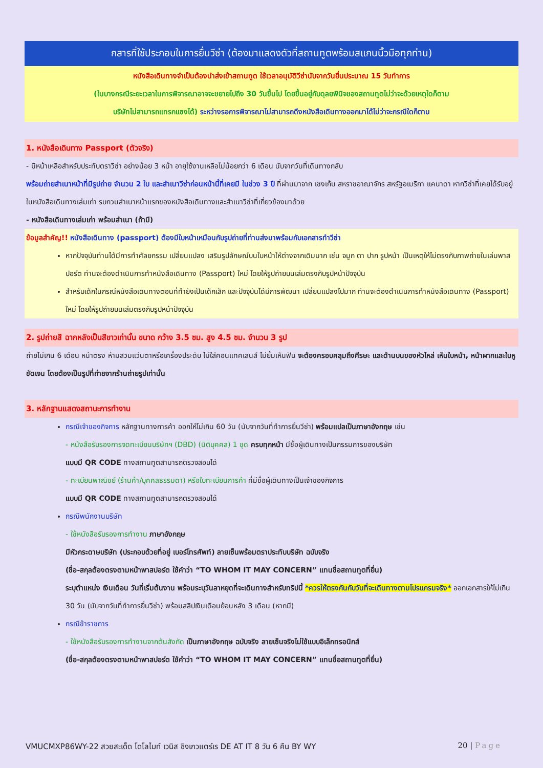กสารที่ใช้ประกอบในการยื่นวีซ่า (ต้องมาแสดงตัวที่สถานทูตพร้อมสแกนนิ้วมือทุกท่าน)
หนังสือเดินทางจำเป็นต้องนำส่งเข้าสถานทูต ใช้เวลาอนุมัติวีซ่านับจากวันยื่นประมาณ 15 วันทำการ
(ในบางกรณีระยะเวลาในการพิจารณาอาจจะขยายไปถึง 30 วันขึ้นไป โดยขึ้นอยู่กับดุลยพินิจของสถานทูตไม่ว่าจะด้วยเหตุใดก็ตาม
บริษัทไม่สามารถแทรกแซงได้) ระหว่างรอการพิจารณาไม่สามารถดึงหนังสือเดินทางออกมาได้ไม่ว่าจะกรณีใดก็ตาม
1. หนังสือเดินทาง Passport (ตัวจริง)
- มีหน้าเหลือสำหรับประทับตราวีซ่า อย่างน้อย 3 หน้า อายุใช้งานเหลือไม่น้อยกว่า 6 เดือน นับจากวันที่เดินทางกลับ
พร้อมถ่ายสำเนาหน้าที่มีรูปถ่าย จำนวน 2 ใบ และสำเนาวีซ่าก่อนหน้านี้ที่เคยมี ในช่วง 3 ปี ที่ผ่านมาจาก เชงเก้น สหราชอาณาจักร สหรัฐอเมริกา แคนาดา หากวีซ่าที่เคยได้รับอยู่ในหนังสือเดินทางเล่มเก่า รบกวนสำเนาหน้าแรกของหนังสือเดินทางและสำเนาวีซ่าที่เกี่ยวข้องมาด้วย
- หนังสือเดินทางเล่มเก่า พร้อมสำเนา (ถ้ามี)
ข้อมูลสำคัญ!! หนังสือเดินทาง (passport) ต้องมีใบหน้าเหมือนกับรูปถ่ายที่ท่านส่งมาพร้อมกับเอกสารทำวีซ่า
หากปัจจุบันท่านได้มีการทำศัลยกรรม เปลี่ยนแปลง เสริมรูปลักษณ์บนใบหน้าให้ต่างจากเดิมมาก เช่น จมูก ตา ปาก รูปหน้า เป็นเหตุให้ไม่ตรงกับภาพถ่ายในเล่มพาสปอร์ต ท่านจะต้องดำเนินการทำหนังสือเดินทาง (Passport) ใหม่ โดยให้รูปถ่ายบนเล่มตรงกับรูปหน้าปัจจุบัน
สำหรับเด็กในกรณีหนังสือเดินทางตอนที่ทำยังเป็นเด็กเล็ก และปัจจุบันได้มีการพัฒนา เปลี่ยนแปลงไปมาก ท่านจะต้องดำเนินการทำหนังสือเดินทาง (Passport) ใหม่ โดยให้รูปถ่ายบนเล่มตรงกับรูปหน้าปัจจุบัน
2. รูปถ่ายสี ฉากหลังเป็นสีขาวเท่านั้น ขนาด กว้าง 3.5 ซม. สูง 4.5 ซม. จำนวน 3 รูป
ถ่ายไม่เกิน 6 เดือน หน้าตรง ห้ามสวมแว่นตาหรือเครื่องประดับ ไม่ใส่คอนแทคเลนส์ ไม่ยิ้มเห็นฟัน จะต้องครอบคลุมถึงศีรษะ และด้านบนของหัวไหล่ เห็นใบหน้า, หน้าผากและใบหูชัดเจน โดยต้องเป็นรูปที่ถ่ายจากร้านถ่ายรูปเท่านั้น
3. หลักฐานแสดงสถานะการทำงาน
กรณีเจ้าของกิจการ หลักฐานทางการค้า ออกให้ไม่เกิน 60 วัน (นับจากวันที่ทำการยื่นวีซ่า) พร้อมแปลเป็นภาษาอังกฤษ เช่น
- หนังสือรับรองการจดทะเบียนบริษัทฯ (DBD) (นิติบุคคล) 1 ชุด ครบทุกหน้า มีชื่อผู้เดินทางเป็นกรรมการของบริษัท
แบบมี QR CODE ทางสถานทูตสามารถตรวจสอบได้
- ทะเบียนพาณิชย์ (ร้านค้า/บุคคลธรรมดา) หรือใบทะเบียนการค้า ที่มีชื่อผู้เดินทางเป็นเจ้าของกิจการ
แบบมี QR CODE ทางสถานทูตสามารถตรวจสอบได้
กรณีพนักงานบริษัท
- ใช้หนังสือรับรองการทำงาน ภาษาอังกฤษ
มีหัวกระดาษบริษัท (ประกอบด้วยที่อยู่ เบอร์โทรศัพท์) ลายเซ็นพร้อมตราประทับบริษัท ฉบับจริง
(ชื่อ-สกุลต้องตรงตามหน้าพาสปอร์ต ใช้คำว่า “TO WHOM IT MAY CONCERN” แทนชื่อสถานทูตที่ยื่น)
ระบุตำแหน่ง เงินเดือน วันที่เริ่มต้นงาน พร้อมระบุวันลาหยุดที่จะเดินทางสำหรับทริปนี้ *ควรให้ตรงกันกับวันที่จะเดินทางตามโปรแกรมจริง* ออกเอกสารให้ไม่เกิน 30 วัน (นับจากวันที่ทำการยื่นวีซ่า) พร้อมสลิปเงินเดือนย้อนหลัง 3 เดือน (หากมี)
กรณีข้าราชการ
- ใช้หนังสือรับรองการทำงานจากต้นสังกัด เป็นภาษาอังกฤษ ฉบับจริง ลายเซ็นจริงไม่ใช้แบบอิเล็กทรอนิกส์
(ชื่อ-สกุลต้องตรงตามหน้าพาสปอร์ต ใช้คำว่า “TO WHOM IT MAY CONCERN” แทนชื่อสถานทูตที่ยื่น)
VMUCMXP86WY-22 สวยสะเด็ด โดโลไมท์ เวนิส ชิงเกวแตร์เร DE AT IT 8 วัน 6 คืน BY WY 20 | Page